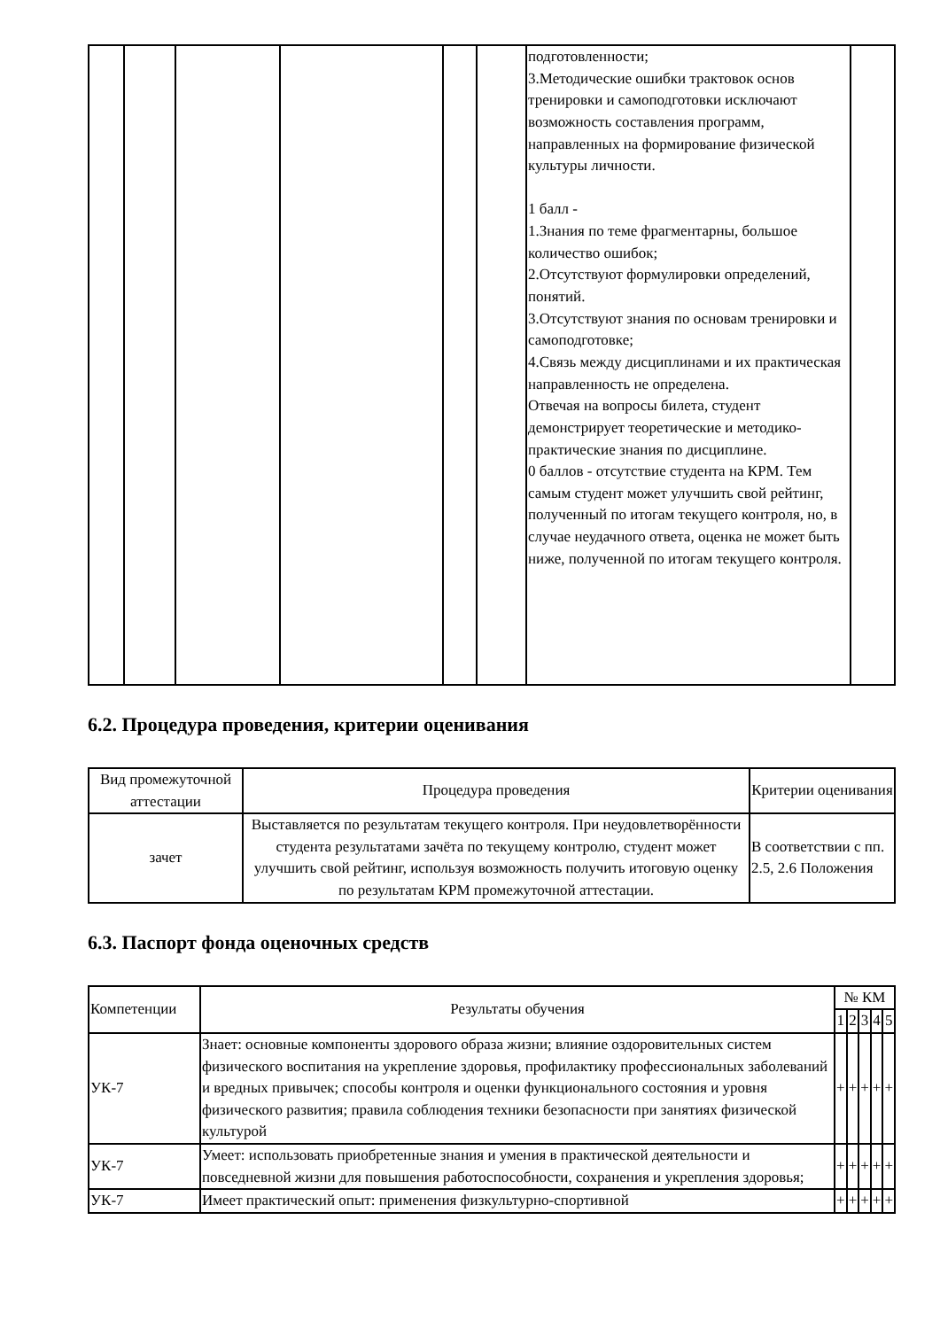| | | | | | | подготовленности; 3.Методические ошибки трактовок основ тренировки и самоподготовки исключают возможность составления программ, направленных на формирование физической культуры личности. 1 балл - 1.Знания по теме фрагментарны, большое количество ошибок; 2.Отсутствуют формулировки определений, понятий. 3.Отсутствуют знания по основам тренировки и самоподготовке; 4.Связь между дисциплинами и их практическая направленность не определена. Отвечая на вопросы билета, студент демонстрирует теоретические и методико-практические знания по дисциплине. 0 баллов - отсутствие студента на КРМ. Тем самым студент может улучшить свой рейтинг, полученный по итогам текущего контроля, но, в случае неудачного ответа, оценка не может быть ниже, полученной по итогам текущего контроля. | |
6.2. Процедура проведения, критерии оценивания
| Вид промежуточной аттестации | Процедура проведения | Критерии оценивания |
| --- | --- | --- |
| зачет | Выставляется по результатам текущего контроля. При неудовлетворённости студента результатами зачёта по текущему контролю, студент может улучшить свой рейтинг, используя возможность получить итоговую оценку по результатам КРМ промежуточной аттестации. | В соответствии с пп. 2.5, 2.6 Положения |
6.3. Паспорт фонда оценочных средств
| Компетенции | Результаты обучения | № КМ | | | | |
| --- | --- | --- | --- | --- | --- | --- |
| | | 1 | 2 | 3 | 4 | 5 |
| УК-7 | Знает: основные компоненты здорового образа жизни; влияние оздоровительных систем физического воспитания на укрепление здоровья, профилактику профессиональных заболеваний и вредных привычек; способы контроля и оценки функционального состояния и уровня физического развития; правила соблюдения техники безопасности при занятиях физической культурой | + | + | + | + | + |
| УК-7 | Умеет: использовать приобретенные знания и умения в практической деятельности и повседневной жизни для повышения работоспособности, сохранения и укрепления здоровья; | + | + | + | + | + |
| УК-7 | Имеет практический опыт: применения физкультурно-спортивной | + | + | + | + | + |